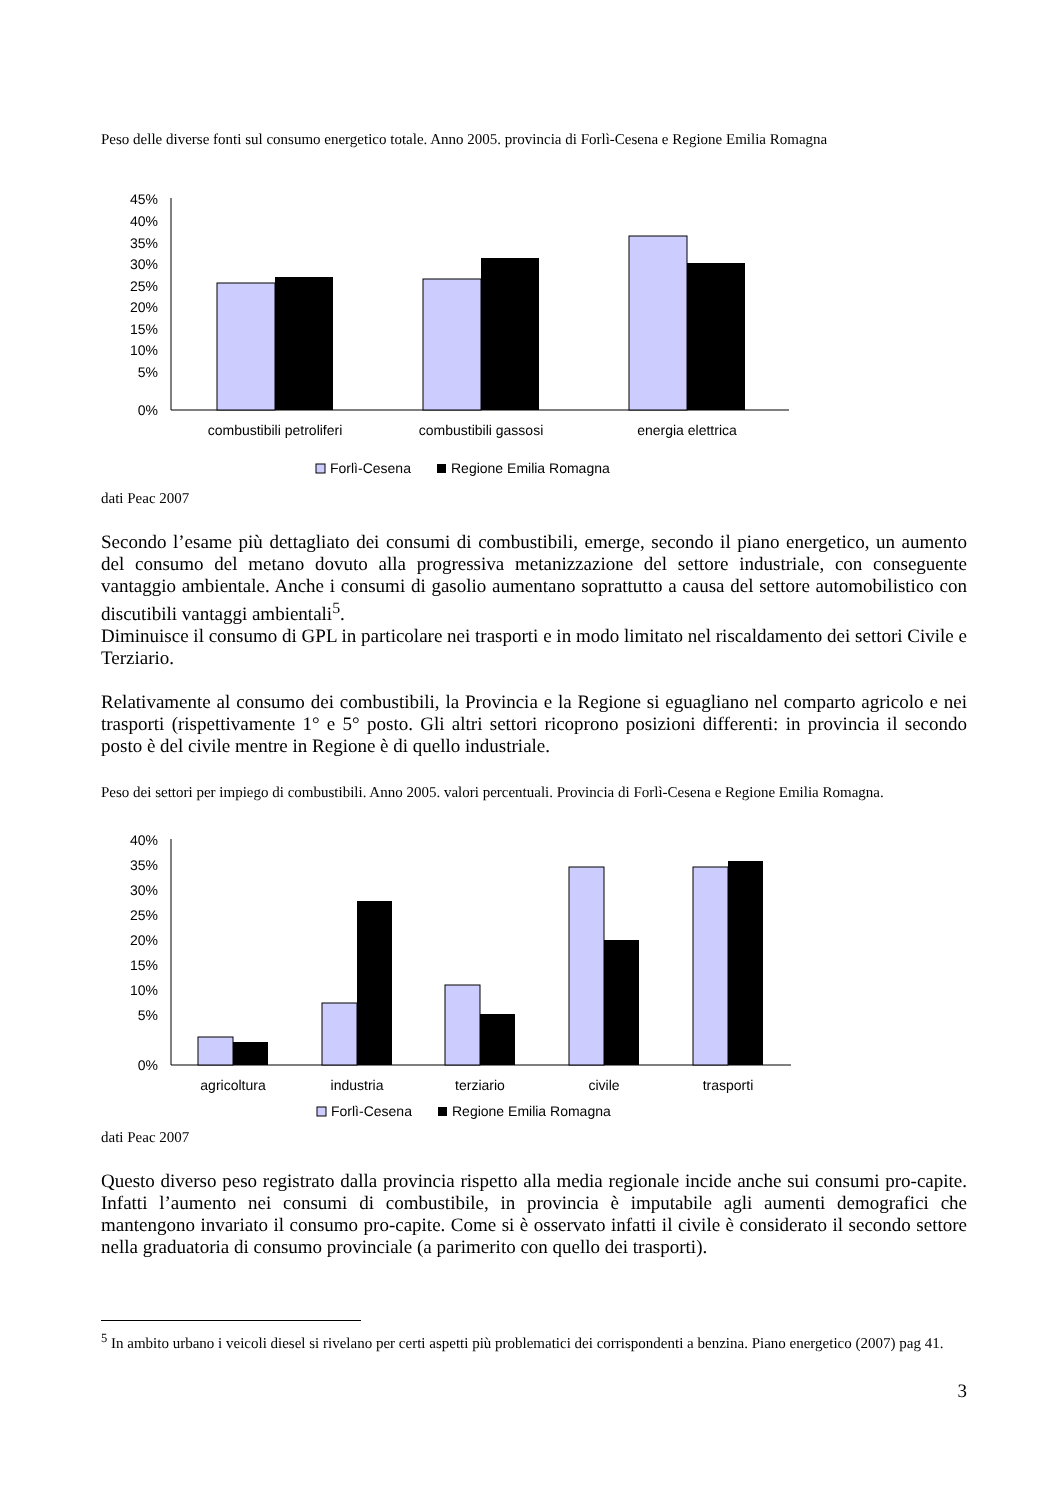Peso delle diverse fonti sul consumo energetico totale. Anno 2005. provincia di Forlì-Cesena e Regione Emilia Romagna
45%
40%
35%
30%
25%
20%
15%
10%
5%
0%
combustibili petroliferi
combustibili gassosi
energia elettrica
Forlì-Cesena
Regione Emilia Romagna
dati Peac 2007
Secondo l’esame più dettagliato dei consumi di combustibili, emerge, secondo il piano energetico, un aumento del consumo del metano dovuto alla progressiva metanizzazione del settore industriale, con conseguente vantaggio ambientale. Anche i consumi di gasolio aumentano soprattutto a causa del settore automobilistico con discutibili vantaggi ambientali<sup>5</sup>.
Diminuisce il consumo di GPL in particolare nei trasporti e in modo limitato nel riscaldamento dei settori Civile e Terziario.
Relativamente al consumo dei combustibili, la Provincia e la Regione si eguagliano nel comparto agricolo e nei trasporti (rispettivamente 1° e 5° posto. Gli altri settori ricoprono posizioni differenti: in provincia il secondo posto è del civile mentre in Regione è di quello industriale.
Peso dei settori per impiego di combustibili. Anno 2005. valori percentuali. Provincia di Forlì-Cesena e Regione Emilia Romagna.
40%
35%
30%
25%
20%
15%
10%
5%
0%
agricoltura
industria
terziario
civile
trasporti
Forlì-Cesena
Regione Emilia Romagna
dati Peac 2007
Questo diverso peso registrato dalla provincia rispetto alla media regionale incide anche sui consumi pro-capite. Infatti l’aumento nei consumi di combustibile, in provincia è imputabile agli aumenti demografici che mantengono invariato il consumo pro-capite. Come si è osservato infatti il civile è considerato il secondo settore nella graduatoria di consumo provinciale (a parimerito con quello dei trasporti).
<sup>5</sup> In ambito urbano i veicoli diesel si rivelano per certi aspetti più problematici dei corrispondenti a benzina. Piano energetico (2007) pag 41.
3